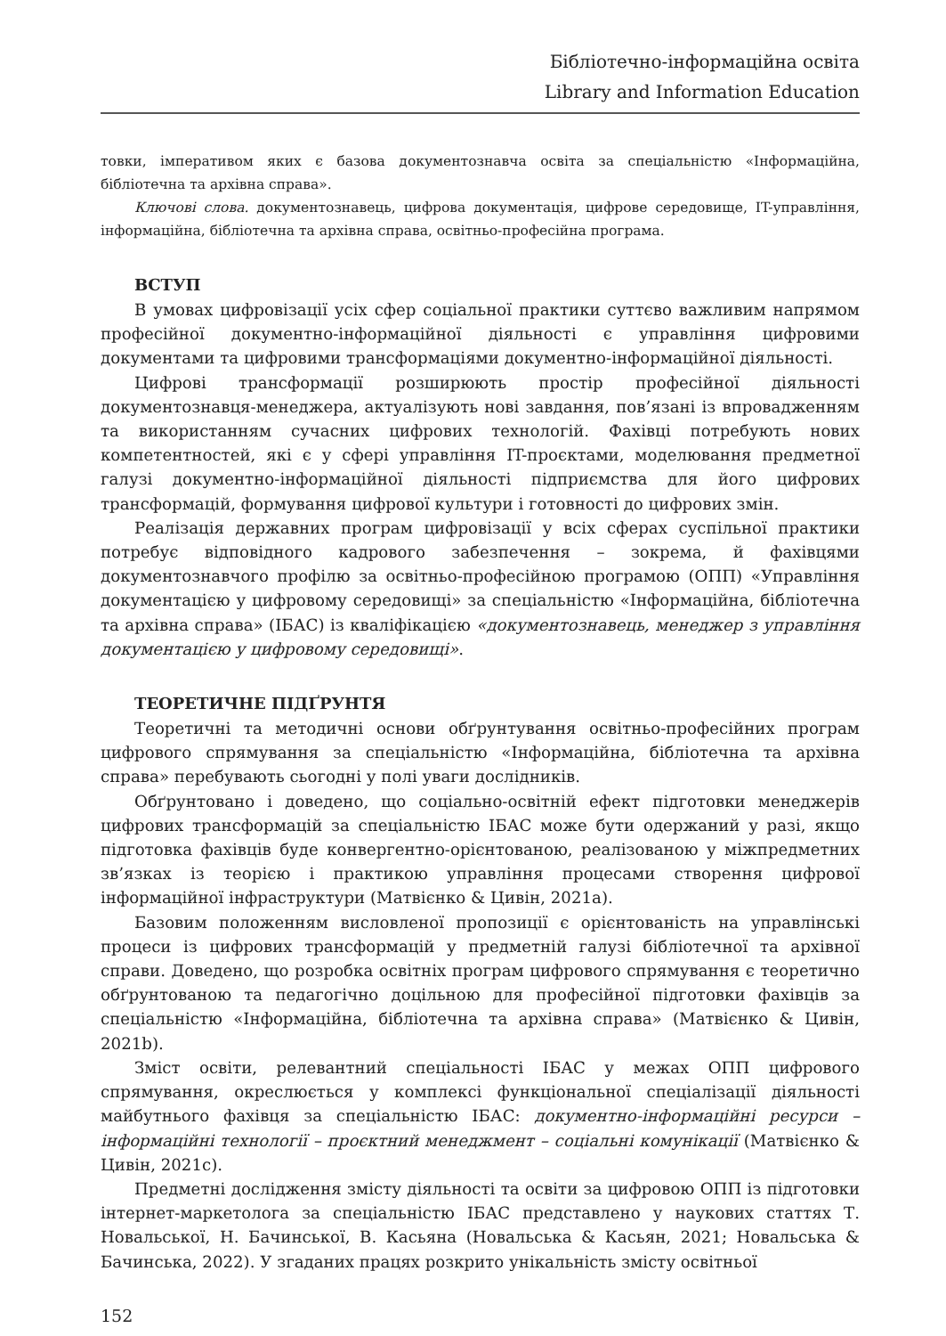Бібліотечно-інформаційна освіта
Library and Information Education
товки, імперативом яких є базова документознавча освіта за спеціальністю «Інформаційна, бібліотечна та архівна справа».
Ключові слова. документознавець, цифрова документація, цифрове середовище, IT-управління, інформаційна, бібліотечна та архівна справа, освітньо-професійна програма.
ВСТУП
В умовах цифровізації усіх сфер соціальної практики суттєво важливим напрямом професійної документно-інформаційної діяльності є управління цифровими документами та цифровими трансформаціями документно-інформаційної діяльності.
Цифрові трансформації розширюють простір професійної діяльності документознавця-менеджера, актуалізують нові завдання, пов’язані із впровадженням та використанням сучасних цифрових технологій. Фахівці потребують нових компетентностей, які є у сфері управління IT-проєктами, моделювання предметної галузі документно-інформаційної діяльності підприємства для його цифрових трансформацій, формування цифрової культури і готовності до цифрових змін.
Реалізація державних програм цифровізації у всіх сферах суспільної практики потребує відповідного кадрового забезпечення – зокрема, й фахівцями документознавчого профілю за освітньо-професійною програмою (ОПП) «Управління документацією у цифровому середовищі» за спеціальністю «Інформаційна, бібліотечна та архівна справа» (ІБАС) із кваліфікацією «документознавець, менеджер з управління документацією у цифровому середовищі».
ТЕОРЕТИЧНЕ ПІДҐРУНТЯ
Теоретичні та методичні основи обґрунтування освітньо-професійних програм цифрового спрямування за спеціальністю «Інформаційна, бібліотечна та архівна справа» перебувають сьогодні у полі уваги дослідників.
Обґрунтовано і доведено, що соціально-освітній ефект підготовки менеджерів цифрових трансформацій за спеціальністю ІБАС може бути одержаний у разі, якщо підготовка фахівців буде конвергентно-орієнтованою, реалізованою у міжпредметних зв’язках із теорією і практикою управління процесами створення цифрової інформаційної інфраструктури (Матвієнко & Цивін, 2021a).
Базовим положенням висловленої пропозиції є орієнтованість на управлінські процеси із цифрових трансформацій у предметній галузі бібліотечної та архівної справи. Доведено, що розробка освітніх програм цифрового спрямування є теоретично обґрунтованою та педагогічно доцільною для професійної підготовки фахівців за спеціальністю «Інформаційна, бібліотечна та архівна справа» (Матвієнко & Цивін, 2021b).
Зміст освіти, релевантний спеціальності ІБАС у межах ОПП цифрового спрямування, окреслюється у комплексі функціональної спеціалізації діяльності майбутнього фахівця за спеціальністю ІБАС: документно-інформаційні ресурси – інформаційні технології – проєктний менеджмент – соціальні комунікації (Матвієнко & Цивін, 2021c).
Предметні дослідження змісту діяльності та освіти за цифровою ОПП із підготовки інтернет-маркетолога за спеціальністю ІБАС представлено у наукових статтях Т. Новальської, Н. Бачинської, В. Касьяна (Новальська & Касьян, 2021; Новальська & Бачинська, 2022). У згаданих працях розкрито унікальність змісту освітньої
152